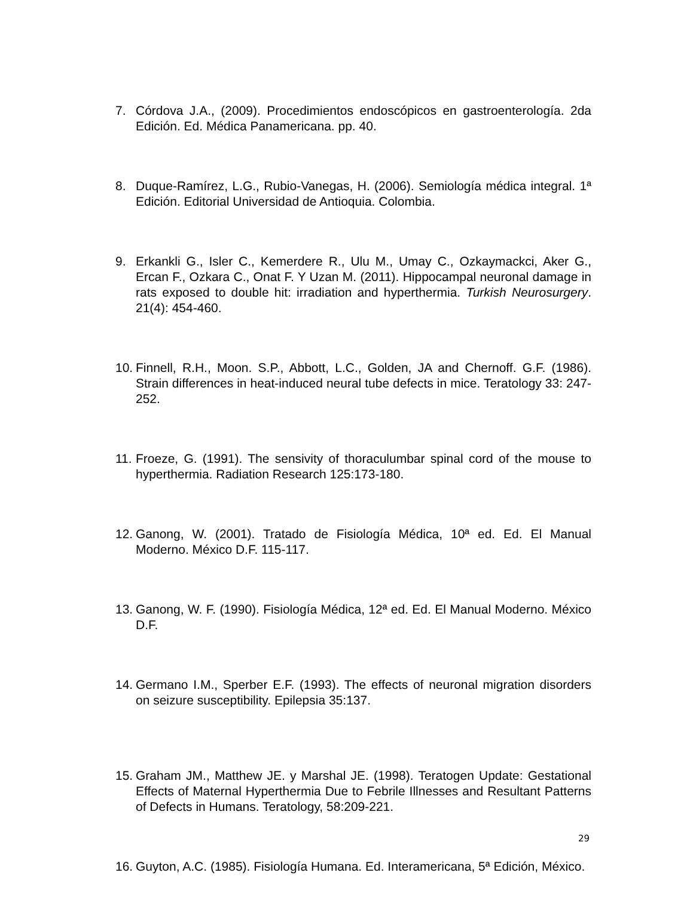7. Córdova J.A., (2009). Procedimientos endoscópicos en gastroenterología. 2da Edición. Ed. Médica Panamericana. pp. 40.
8. Duque-Ramírez, L.G., Rubio-Vanegas, H. (2006). Semiología médica integral. 1ª Edición. Editorial Universidad de Antioquia. Colombia.
9. Erkankli G., Isler C., Kemerdere R., Ulu M., Umay C., Ozkaymackci, Aker G., Ercan F., Ozkara C., Onat F. Y Uzan M. (2011). Hippocampal neuronal damage in rats exposed to double hit: irradiation and hyperthermia. Turkish Neurosurgery. 21(4): 454-460.
10. Finnell, R.H., Moon. S.P., Abbott, L.C., Golden, JA and Chernoff. G.F. (1986). Strain differences in heat-induced neural tube defects in mice. Teratology 33: 247-252.
11. Froeze, G. (1991). The sensivity of thoraculumbar spinal cord of the mouse to hyperthermia. Radiation Research 125:173-180.
12. Ganong, W. (2001). Tratado de Fisiología Médica, 10ª ed. Ed. El Manual Moderno. México D.F. 115-117.
13. Ganong, W. F. (1990). Fisiología Médica, 12ª ed. Ed. El Manual Moderno. México D.F.
14. Germano I.M., Sperber E.F. (1993). The effects of neuronal migration disorders on seizure susceptibility. Epilepsia 35:137.
15. Graham JM., Matthew JE. y Marshal JE. (1998). Teratogen Update: Gestational Effects of Maternal Hyperthermia Due to Febrile Illnesses and Resultant Patterns of Defects in Humans. Teratology, 58:209-221.
16. Guyton, A.C. (1985). Fisiología Humana. Ed. Interamericana, 5ª Edición, México.
29